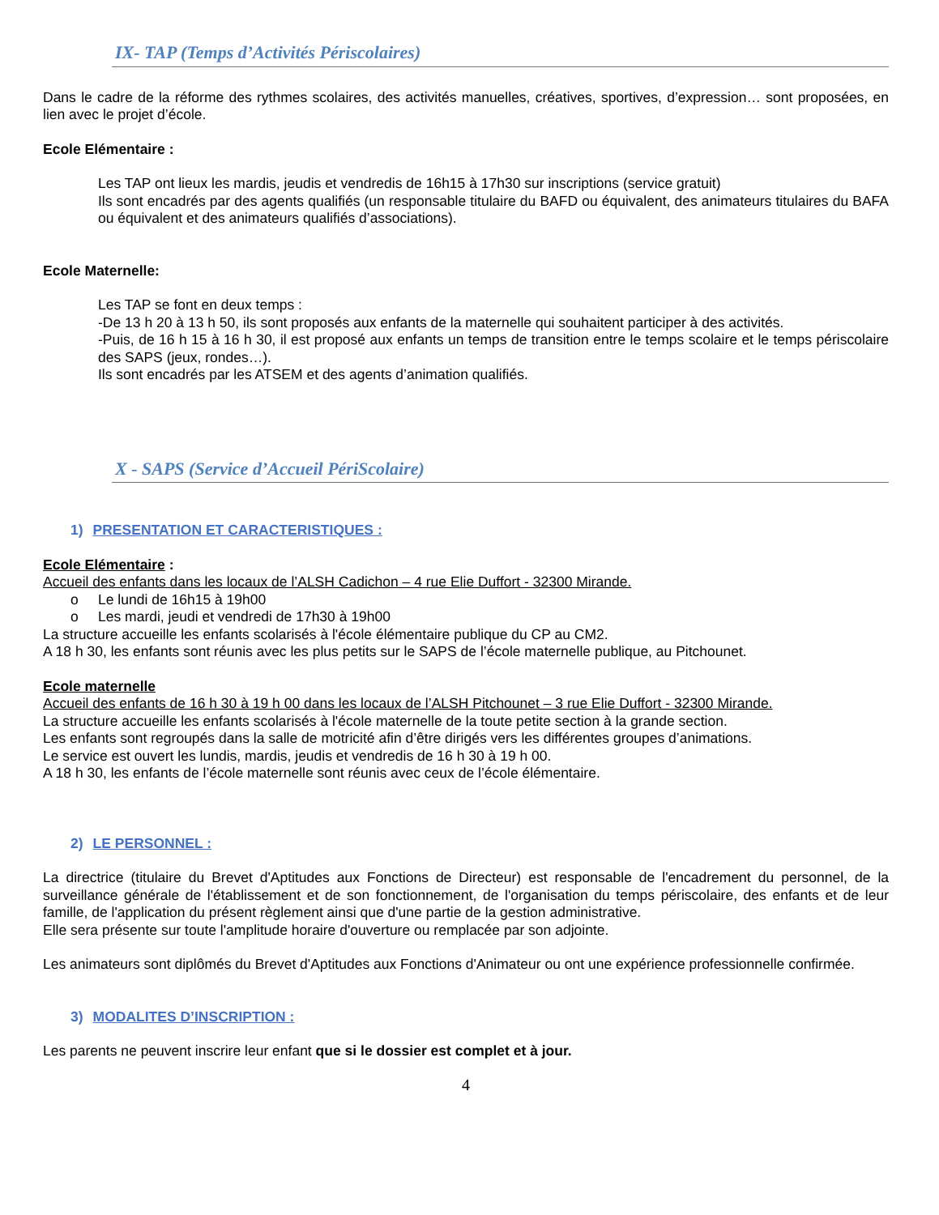IX- TAP (Temps d’Activités Périscolaires)
Dans le cadre de la réforme des rythmes scolaires, des activités manuelles, créatives, sportives, d’expression… sont proposées, en lien avec le projet d’école.
Ecole Elémentaire :
Les TAP ont lieux les mardis, jeudis et vendredis de 16h15 à 17h30 sur inscriptions (service gratuit)
Ils sont encadrés par des agents qualifiés (un responsable titulaire du BAFD ou équivalent, des animateurs titulaires du BAFA ou équivalent et des animateurs qualifiés d’associations).
Ecole Maternelle:
Les TAP se font en deux temps :
-De 13 h 20 à 13 h 50, ils sont proposés aux enfants de la maternelle qui souhaitent participer à des activités.
-Puis, de 16 h 15 à 16 h 30, il est proposé aux enfants un temps de transition entre le temps scolaire et le temps périscolaire des SAPS (jeux, rondes…).
Ils sont encadrés par les ATSEM et des agents d’animation qualifiés.
X - SAPS (Service d’Accueil PériScolaire)
1) PRESENTATION ET CARACTERISTIQUES :
Ecole Elémentaire :
Accueil des enfants dans les locaux de l’ALSH Cadichon – 4 rue Elie Duffort - 32300 Mirande.
o Le lundi de 16h15 à 19h00
o Les mardi, jeudi et vendredi de 17h30 à 19h00
La structure accueille les enfants scolarisés à l'école élémentaire publique du CP au CM2.
A 18 h 30, les enfants sont réunis avec les plus petits sur le SAPS de l’école maternelle publique, au Pitchounet.
Ecole maternelle
Accueil des enfants de 16 h 30 à 19 h 00 dans les locaux de l’ALSH Pitchounet – 3 rue Elie Duffort - 32300 Mirande.
La structure accueille les enfants scolarisés à l'école maternelle de la toute petite section à la grande section.
Les enfants sont regroupés dans la salle de motricité afin d’être dirigés vers les différentes groupes d’animations.
Le service est ouvert les lundis, mardis, jeudis et vendredis de 16 h 30 à 19 h 00.
A 18 h 30, les enfants de l’école maternelle sont réunis avec ceux de l’école élémentaire.
2) LE PERSONNEL :
La directrice (titulaire du Brevet d'Aptitudes aux Fonctions de Directeur) est responsable de l'encadrement du personnel, de la surveillance générale de l'établissement et de son fonctionnement, de l'organisation du temps périscolaire, des enfants et de leur famille, de l'application du présent règlement ainsi que d'une partie de la gestion administrative.
Elle sera présente sur toute l'amplitude horaire d'ouverture ou remplacée par son adjointe.
Les animateurs sont diplômés du Brevet d'Aptitudes aux Fonctions d'Animateur ou ont une expérience professionnelle confirmée.
3) MODALITES D’INSCRIPTION :
Les parents ne peuvent inscrire leur enfant que si le dossier est complet et à jour.
4